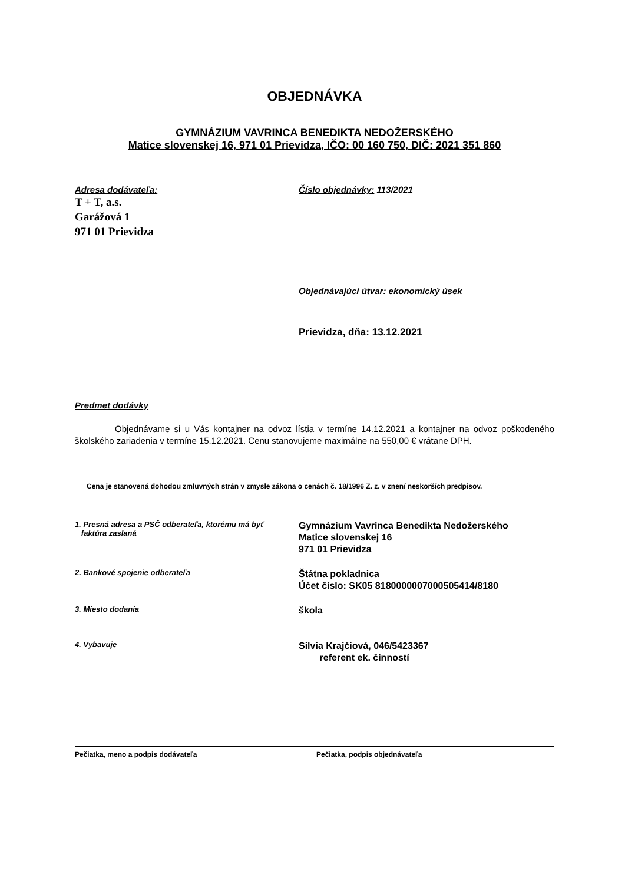OBJEDNÁVKA
GYMNÁZIUM VAVRINCA BENEDIKTA NEDOŽERSKÉHO
Matice slovenskej 16, 971 01 Prievidza, IČO: 00 160 750, DIČ: 2021 351 860
Adresa dodávateľa:
T + T, a.s.
Garážová 1
971 01 Prievidza
Číslo objednávky: 113/2021
Objednávajúci útvar: ekonomický úsek
Prievidza, dňa: 13.12.2021
Predmet dodávky
Objednávame si u Vás kontajner na odvoz lístia v termíne 14.12.2021 a kontajner na odvoz poškodeného školského zariadenia v termíne 15.12.2021. Cenu stanovujeme maximálne na 550,00 € vrátane DPH.
Cena je stanovená dohodou zmluvných strán v zmysle zákona o cenách č. 18/1996 Z. z. v znení neskorších predpisov.
1. Presná adresa a PSČ odberateľa, ktorému má byť
faktúra zaslaná
Gymnázium Vavrinca Benedikta Nedožerského
Matice slovenskej 16
971 01 Prievidza
2. Bankové spojenie odberateľa
Štátna pokladnica
Účet číslo: SK05 8180000007000505414/8180
3. Miesto dodania
škola
4. Vybavuje
Silvia Krajčiová, 046/5423367
referent ek. činností
Pečiatka, meno a podpis dodávateľa Pečiatka, podpis objednávateľa